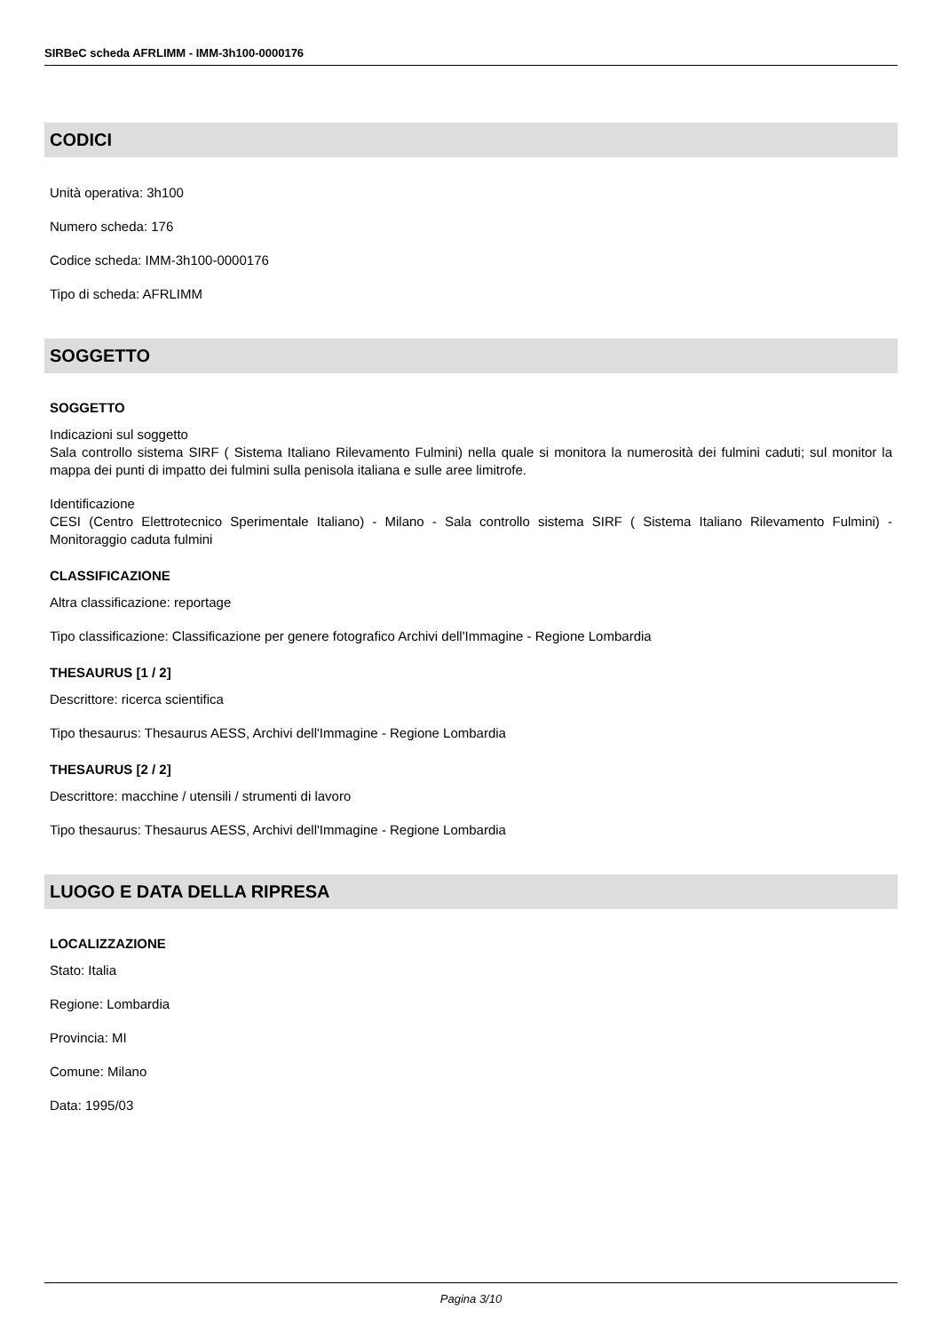SIRBeC scheda AFRLIMM - IMM-3h100-0000176
CODICI
Unità operativa: 3h100
Numero scheda: 176
Codice scheda: IMM-3h100-0000176
Tipo di scheda: AFRLIMM
SOGGETTO
SOGGETTO
Indicazioni sul soggetto
Sala controllo sistema SIRF ( Sistema Italiano Rilevamento Fulmini) nella quale si monitora la numerosità dei fulmini caduti; sul monitor la mappa dei punti di impatto dei fulmini sulla penisola italiana e sulle aree limitrofe.
Identificazione
CESI (Centro Elettrotecnico Sperimentale Italiano) - Milano - Sala controllo sistema SIRF ( Sistema Italiano Rilevamento Fulmini) - Monitoraggio caduta fulmini
CLASSIFICAZIONE
Altra classificazione: reportage
Tipo classificazione: Classificazione per genere fotografico Archivi dell'Immagine - Regione Lombardia
THESAURUS [1 / 2]
Descrittore: ricerca scientifica
Tipo thesaurus: Thesaurus AESS, Archivi dell'Immagine - Regione Lombardia
THESAURUS [2 / 2]
Descrittore: macchine / utensili / strumenti di lavoro
Tipo thesaurus: Thesaurus AESS, Archivi dell'Immagine - Regione Lombardia
LUOGO E DATA DELLA RIPRESA
LOCALIZZAZIONE
Stato: Italia
Regione: Lombardia
Provincia: MI
Comune: Milano
Data: 1995/03
Pagina 3/10